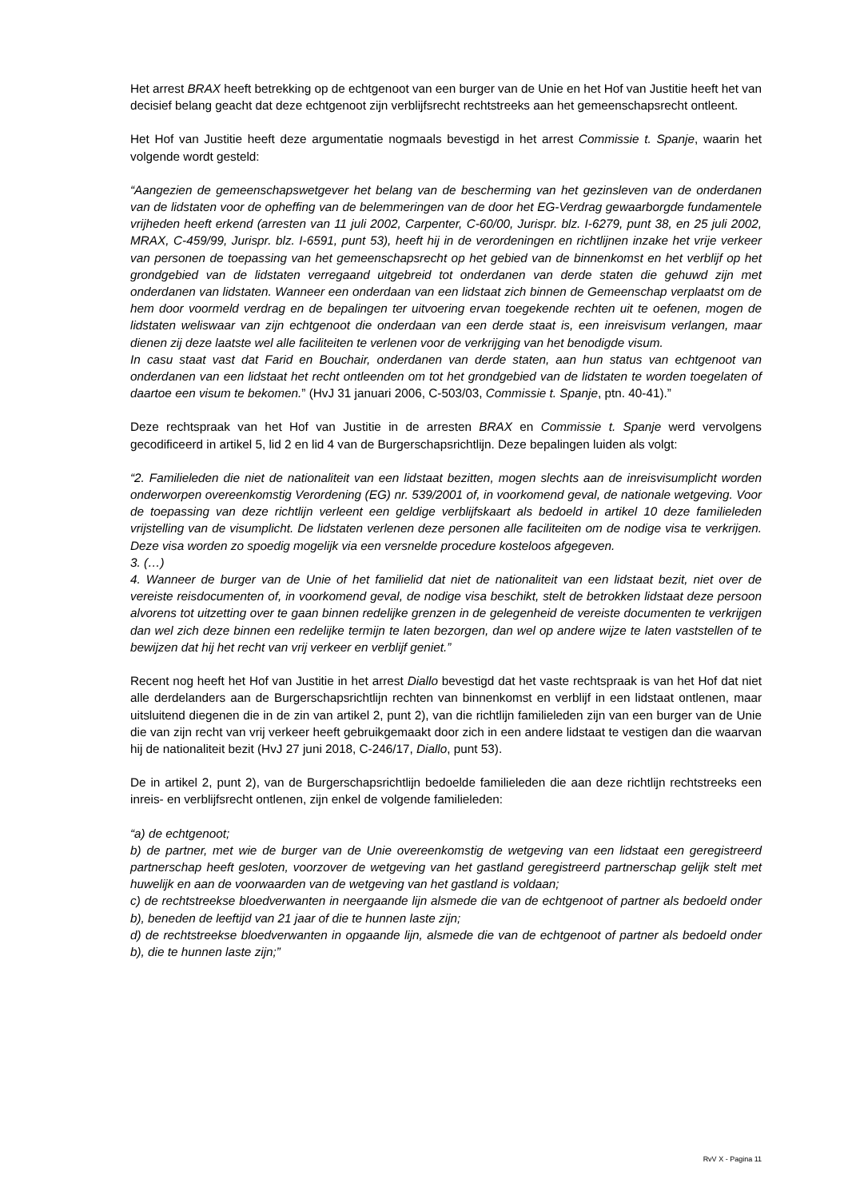Het arrest BRAX heeft betrekking op de echtgenoot van een burger van de Unie en het Hof van Justitie heeft het van decisief belang geacht dat deze echtgenoot zijn verblijfsrecht rechtstreeks aan het gemeenschapsrecht ontleent.
Het Hof van Justitie heeft deze argumentatie nogmaals bevestigd in het arrest Commissie t. Spanje, waarin het volgende wordt gesteld:
“Aangezien de gemeenschapswetgever het belang van de bescherming van het gezinsleven van de onderdanen van de lidstaten voor de opheffing van de belemmeringen van de door het EG-Verdrag gewaarborgde fundamentele vrijheden heeft erkend (arresten van 11 juli 2002, Carpenter, C-60/00, Jurispr. blz. I-6279, punt 38, en 25 juli 2002, MRAX, C-459/99, Jurispr. blz. I-6591, punt 53), heeft hij in de verordeningen en richtlijnen inzake het vrije verkeer van personen de toepassing van het gemeenschapsrecht op het gebied van de binnenkomst en het verblijf op het grondgebied van de lidstaten verregaand uitgebreid tot onderdanen van derde staten die gehuwd zijn met onderdanen van lidstaten. Wanneer een onderdaan van een lidstaat zich binnen de Gemeenschap verplaatst om de hem door voormeld verdrag en de bepalingen ter uitvoering ervan toegekende rechten uit te oefenen, mogen de lidstaten weliswaar van zijn echtgenoot die onderdaan van een derde staat is, een inreisvisum verlangen, maar dienen zij deze laatste wel alle faciliteiten te verlenen voor de verkrijging van het benodigde visum.
In casu staat vast dat Farid en Bouchair, onderdanen van derde staten, aan hun status van echtgenoot van onderdanen van een lidstaat het recht ontleenden om tot het grondgebied van de lidstaten te worden toegelaten of daartoe een visum te bekomen.” (HvJ 31 januari 2006, C-503/03, Commissie t. Spanje, ptn. 40-41).”
Deze rechtspraak van het Hof van Justitie in de arresten BRAX en Commissie t. Spanje werd vervolgens gecodificeerd in artikel 5, lid 2 en lid 4 van de Burgerschapsrichtlijn. Deze bepalingen luiden als volgt:
“2. Familieleden die niet de nationaliteit van een lidstaat bezitten, mogen slechts aan de inreisvisumplicht worden onderworpen overeenkomstig Verordening (EG) nr. 539/2001 of, in voorkomend geval, de nationale wetgeving. Voor de toepassing van deze richtlijn verleent een geldige verblijfskaart als bedoeld in artikel 10 deze familieleden vrijstelling van de visumplicht. De lidstaten verlenen deze personen alle faciliteiten om de nodige visa te verkrijgen. Deze visa worden zo spoedig mogelijk via een versnelde procedure kosteloos afgegeven.
3. (…)
4. Wanneer de burger van de Unie of het familielid dat niet de nationaliteit van een lidstaat bezit, niet over de vereiste reisdocumenten of, in voorkomend geval, de nodige visa beschikt, stelt de betrokken lidstaat deze persoon alvorens tot uitzetting over te gaan binnen redelijke grenzen in de gelegenheid de vereiste documenten te verkrijgen dan wel zich deze binnen een redelijke termijn te laten bezorgen, dan wel op andere wijze te laten vaststellen of te bewijzen dat hij het recht van vrij verkeer en verblijf geniet.”
Recent nog heeft het Hof van Justitie in het arrest Diallo bevestigd dat het vaste rechtspraak is van het Hof dat niet alle derdelanders aan de Burgerschapsrichtlijn rechten van binnenkomst en verblijf in een lidstaat ontlenen, maar uitsluitend diegenen die in de zin van artikel 2, punt 2), van die richtlijn familieleden zijn van een burger van de Unie die van zijn recht van vrij verkeer heeft gebruikgemaakt door zich in een andere lidstaat te vestigen dan die waarvan hij de nationaliteit bezit (HvJ 27 juni 2018, C-246/17, Diallo, punt 53).
De in artikel 2, punt 2), van de Burgerschapsrichtlijn bedoelde familieleden die aan deze richtlijn rechtstreeks een inreis- en verblijfsrecht ontlenen, zijn enkel de volgende familieleden:
“a) de echtgenoot;
b) de partner, met wie de burger van de Unie overeenkomstig de wetgeving van een lidstaat een geregistreerd partnerschap heeft gesloten, voorzover de wetgeving van het gastland geregistreerd partnerschap gelijk stelt met huwelijk en aan de voorwaarden van de wetgeving van het gastland is voldaan;
c) de rechtstreekse bloedverwanten in neergaande lijn alsmede die van de echtgenoot of partner als bedoeld onder b), beneden de leeftijd van 21 jaar of die te hunnen laste zijn;
d) de rechtstreekse bloedverwanten in opgaande lijn, alsmede die van de echtgenoot of partner als bedoeld onder b), die te hunnen laste zijn;”
RvV X - Pagina 11